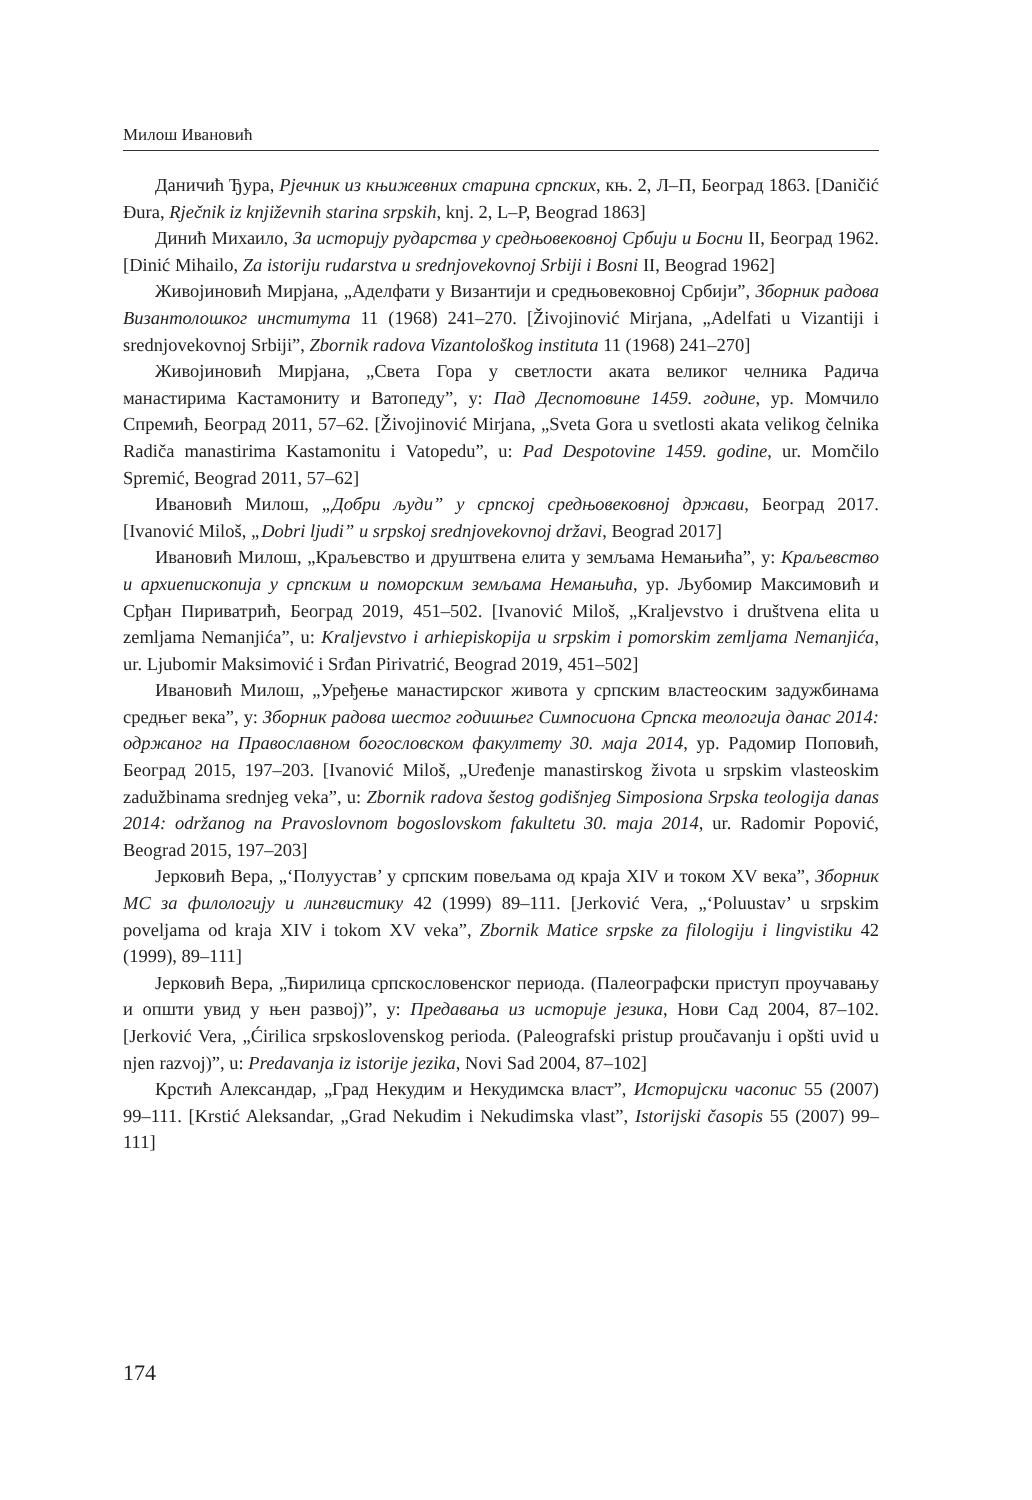Милош Ивановић
Даничић Ђура, Рјечник из књижевних старина српских, књ. 2, Л–П, Београд 1863. [Daničić Đura, Rječnik iz književnih starina srpskih, knj. 2, L–P, Beograd 1863]
Динић Михаило, За историју рударства у средњовековној Србији и Босни II, Београд 1962. [Dinić Mihailo, Za istoriju rudarstva u srednjovekovnoj Srbiji i Bosni II, Beograd 1962]
Живојиновић Мирјана, „Аделфати у Византији и средњовековној Србији”, Зборник радова Византолошког института 11 (1968) 241–270. [Živojinović Mirjana, „Adelfati u Vizantiji i srednjovekovnoj Srbiji”, Zbornik radova Vizantološkog instituta 11 (1968) 241–270]
Живојиновић Мирјана, „Света Гора у светлости аката великог челника Радича манастирима Кастамониту и Ватопеду”, у: Пад Деспотовине 1459. године, ур. Момчило Спремић, Београд 2011, 57–62. [Živojinović Mirjana, „Sveta Gora u svetlosti akata velikog čelnika Radiča manastirima Kastamonitu i Vatopedu”, u: Pad Despotovine 1459. godine, ur. Momčilo Spremić, Beograd 2011, 57–62]
Ивановић Милош, „Добри људи” у српској средњовековној држави, Београд 2017. [Ivanović Miloš, „Dobri ljudi” u srpskoj srednjovekovnoj državi, Beograd 2017]
Ивановић Милош, „Краљевство и друштвена елита у земљама Немањића”, у: Краљевство и архиепископија у српским и поморским земљама Немањића, ур. Љубомир Максимовић и Срђан Пириватрић, Београд 2019, 451–502. [Ivanović Miloš, „Kraljevstvo i društvena elita u zemljama Nemanjića”, u: Kraljevstvo i arhiepiskopija u srpskim i pomorskim zemljama Nemanjića, ur. Ljubomir Maksimović i Srđan Pirivatrić, Beograd 2019, 451–502]
Ивановић Милош, „Уређење манастирског живота у српским властеоским задужбинама средњег века”, у: Зборник радова шестог годишњег Симпосиона Српска теологија данас 2014: одржаног на Православном богословском факултету 30. маја 2014, ур. Радомир Поповић, Београд 2015, 197–203. [Ivanović Miloš, „Uređenje manastirskog života u srpskim vlasteoskim zadužbinama srednjeg veka”, u: Zbornik radova šestog godišnjeg Simposiona Srpska teologija danas 2014: održanog na Pravoslovnom bogoslovskom fakultetu 30. maja 2014, ur. Radomir Popović, Beograd 2015, 197–203]
Јерковић Вера, „‘Полуустав’ у српским повељама од краја XIV и током XV века”, Зборник МС за филологију и лингвистику 42 (1999) 89–111. [Jerković Vera, „‘Poluustav’ u srpskim poveljama od kraja XIV i tokom XV veka”, Zbornik Matice srpske za filologiju i lingvistiku 42 (1999), 89–111]
Јерковић Вера, „Ћирилица српскословенског периода. (Палеографски приступ проучавању и општи увид у њен развој)”, у: Предавања из историје језика, Нови Сад 2004, 87–102. [Jerković Vera, „Ćirilica srpskoslovenskog perioda. (Paleografski pristup proučavanju i opšti uvid u njen razvoj)”, u: Predavanja iz istorije jezika, Novi Sad 2004, 87–102]
Крстић Александар, „Град Некудим и Некудимска власт”, Историјски часопис 55 (2007) 99–111. [Krstić Aleksandar, „Grad Nekudim i Nekudimska vlast”, Istorijski časopis 55 (2007) 99–111]
174